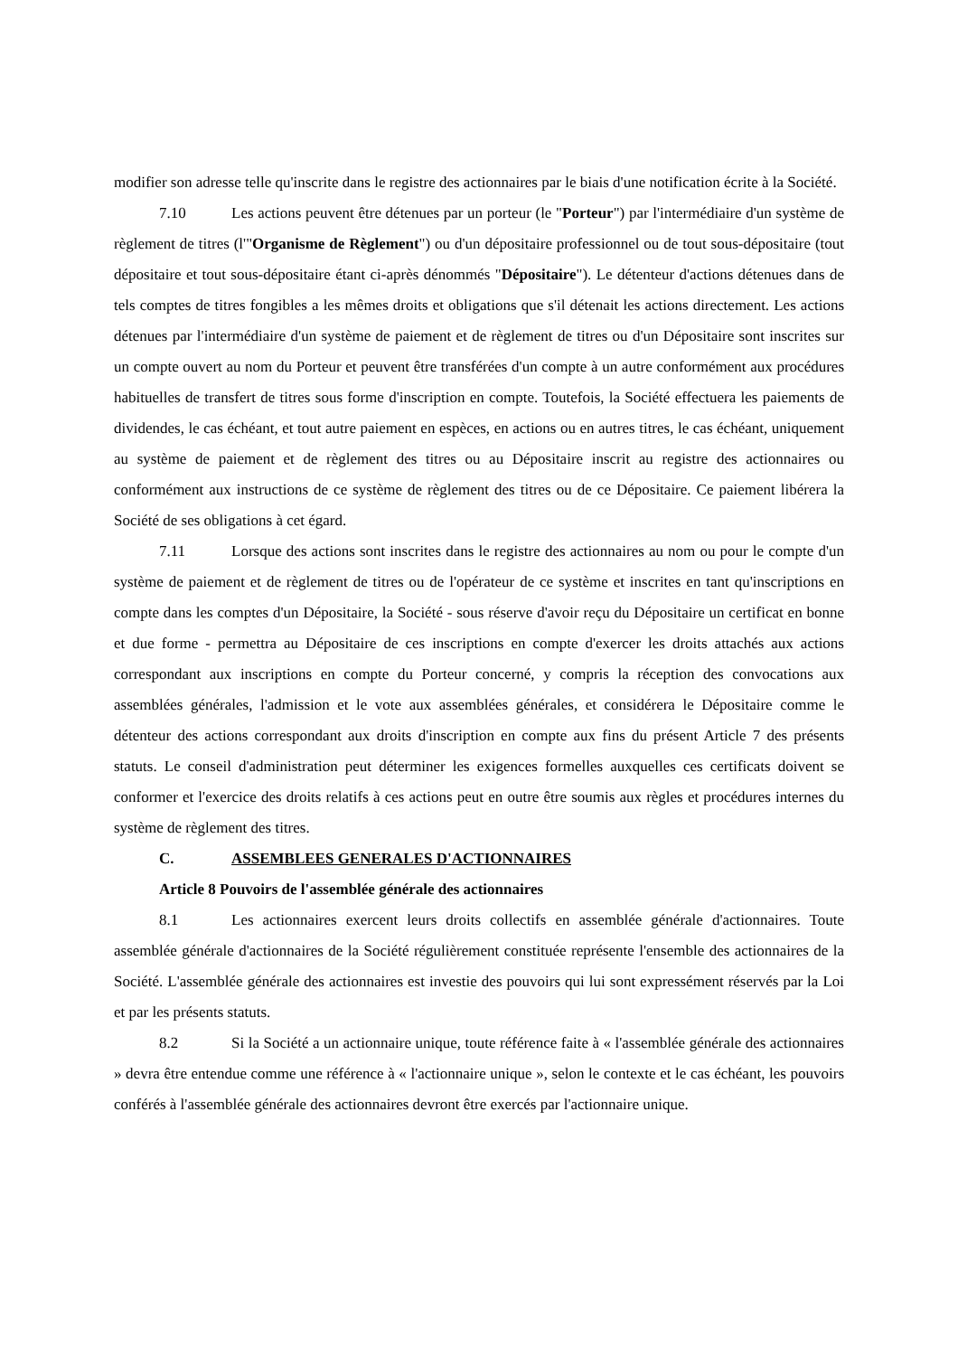modifier son adresse telle qu'inscrite dans le registre des actionnaires par le biais d'une notification écrite à la Société.
7.10 Les actions peuvent être détenues par un porteur (le "Porteur") par l'intermédiaire d'un système de règlement de titres (l'"Organisme de Règlement") ou d'un dépositaire professionnel ou de tout sous-dépositaire (tout dépositaire et tout sous-dépositaire étant ci-après dénommés "Dépositaire"). Le détenteur d'actions détenues dans de tels comptes de titres fongibles a les mêmes droits et obligations que s'il détenait les actions directement. Les actions détenues par l'intermédiaire d'un système de paiement et de règlement de titres ou d'un Dépositaire sont inscrites sur un compte ouvert au nom du Porteur et peuvent être transférées d'un compte à un autre conformément aux procédures habituelles de transfert de titres sous forme d'inscription en compte. Toutefois, la Société effectuera les paiements de dividendes, le cas échéant, et tout autre paiement en espèces, en actions ou en autres titres, le cas échéant, uniquement au système de paiement et de règlement des titres ou au Dépositaire inscrit au registre des actionnaires ou conformément aux instructions de ce système de règlement des titres ou de ce Dépositaire. Ce paiement libérera la Société de ses obligations à cet égard.
7.11 Lorsque des actions sont inscrites dans le registre des actionnaires au nom ou pour le compte d'un système de paiement et de règlement de titres ou de l'opérateur de ce système et inscrites en tant qu'inscriptions en compte dans les comptes d'un Dépositaire, la Société - sous réserve d'avoir reçu du Dépositaire un certificat en bonne et due forme - permettra au Dépositaire de ces inscriptions en compte d'exercer les droits attachés aux actions correspondant aux inscriptions en compte du Porteur concerné, y compris la réception des convocations aux assemblées générales, l'admission et le vote aux assemblées générales, et considérera le Dépositaire comme le détenteur des actions correspondant aux droits d'inscription en compte aux fins du présent Article 7 des présents statuts. Le conseil d'administration peut déterminer les exigences formelles auxquelles ces certificats doivent se conformer et l'exercice des droits relatifs à ces actions peut en outre être soumis aux règles et procédures internes du système de règlement des titres.
C. ASSEMBLEES GENERALES D'ACTIONNAIRES
Article 8 Pouvoirs de l'assemblée générale des actionnaires
8.1 Les actionnaires exercent leurs droits collectifs en assemblée générale d'actionnaires. Toute assemblée générale d'actionnaires de la Société régulièrement constituée représente l'ensemble des actionnaires de la Société. L'assemblée générale des actionnaires est investie des pouvoirs qui lui sont expressément réservés par la Loi et par les présents statuts.
8.2 Si la Société a un actionnaire unique, toute référence faite à « l'assemblée générale des actionnaires » devra être entendue comme une référence à « l'actionnaire unique », selon le contexte et le cas échéant, les pouvoirs conférés à l'assemblée générale des actionnaires devront être exercés par l'actionnaire unique.